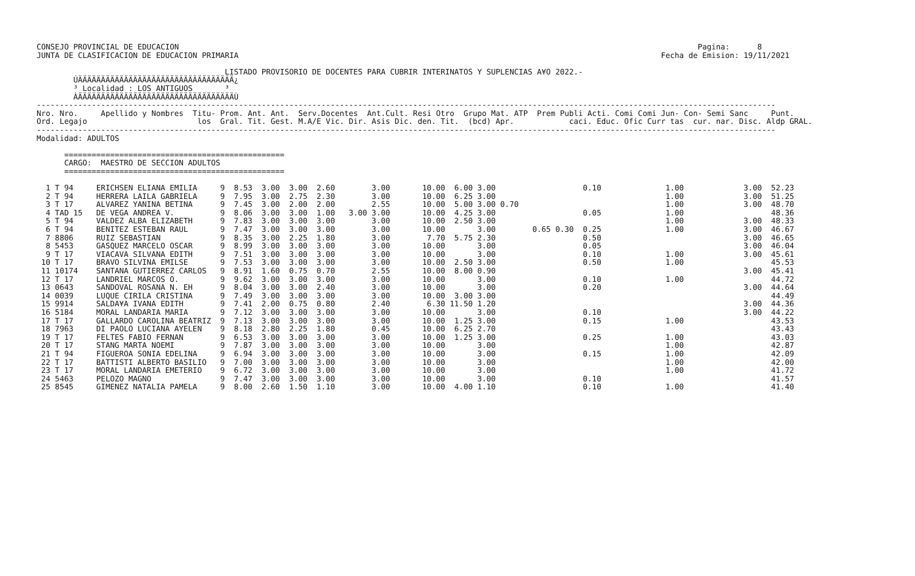CONSEJO PROVINCIAL DE EDUCACION                                                                                                                 Pagina:      8
JUNTA DE CLASIFICACION DE EDUCACION PRIMARIA                                                                                            Fecha de Emision: 19/11/2021

                                         LISTADO PROVISORIO DE DOCENTES PARA CUBRIR INTERINATOS Y SUPLENCIAS A¥O 2022.-
        ÚÄÄÄÄÄÄÄÄÄÄÄÄÄÄÄÄÄÄÄÄÄÄÄÄÄÄÄÄÄÄÄÄÄÄ¿
        ³ Localidad : LOS ANTIGUOS       ³
        ÀÄÄÄÄÄÄÄÄÄÄÄÄÄÄÄÄÄÄÄÄÄÄÄÄÄÄÄÄÄÄÄÄÄÄÙ
-----------------------------------------------------------------------------------------------------------------------------------------------------------------
Nro. Nro.     Apellido y Nombres  Titu- Prom. Ant. Ant.  Serv.Docentes  Ant.Cult. Resi Otro  Grupo Mat. ATP  Prem Publi Acti. Comi Comi Jun- Con- Semi Sanc     Punt.
Ord. Legajo                        los  Gral. Tit. Gest. M.A/E Vic. Dir. Asis Dic. den. Tit.  (bcd) Apr.            caci. Educ. Ofic Curr tas  cur. nar. Disc. Aldp GRAL.
-----------------------------------------------------------------------------------------------------------------------------------------------------------------
Modalidad: ADULTOS

      ================================================
      CARGO:  MAESTRO DE SECCION ADULTOS
      ================================================

  1 T 94     ERICHSEN ELIANA EMILIA     9  8.53  3.00  3.00  2.60        3.00       10.00  6.00 3.00                   0.10              1.00             3.00  52.23
  2 T 94     HERRERA LAILA GABRIELA     9  7.95  3.00  2.75  2.30        3.00       10.00  6.25 3.00                                     1.00             3.00  51.25
  3 T 17     ALVAREZ YANINA BETINA      9  7.45  3.00  2.00  2.00        2.55       10.00  5.00 3.00 0.70                                1.00             3.00  48.70
  4 TAD 15   DE VEGA ANDREA V.          9  8.06  3.00  3.00  1.00   3.00 3.00       10.00  4.25 3.00                   0.05              1.00                   48.36
  5 T 94     VALDEZ ALBA ELIZABETH      9  7.83  3.00  3.00  3.00        3.00       10.00  2.50 3.00                                     1.00             3.00  48.33
  6 T 94     BENITEZ ESTEBAN RAUL       9  7.47  3.00  3.00  3.00        3.00       10.00       3.00        0.65 0.30  0.25              1.00             3.00  46.67
  7 8806     RUIZ SEBASTIAN             9  8.35  3.00  2.25  1.80        3.00        7.70  5.75 2.30                   0.50                               3.00  46.65
  8 5453     GASQUEZ MARCELO OSCAR      9  8.99  3.00  3.00  3.00        3.00       10.00       3.00                   0.05                               3.00  46.04
  9 T 17     VIACAVA SILVANA EDITH      9  7.51  3.00  3.00  3.00        3.00       10.00       3.00                   0.10              1.00             3.00  45.61
 10 T 17     BRAVO SILVINA EMILSE       9  7.53  3.00  3.00  3.00        3.00       10.00  2.50 3.00                   0.50              1.00                   45.53
 11 10174    SANTANA GUTIERREZ CARLOS   9  8.91  1.60  0.75  0.70        2.55       10.00  8.00 0.90                                                      3.00  45.41
 12 T 17     LANDRIEL MARCOS O.         9  9.62  3.00  3.00  3.00        3.00       10.00       3.00                   0.10              1.00                   44.72
 13 0643     SANDOVAL ROSANA N. EH      9  8.04  3.00  3.00  2.40        3.00       10.00       3.00                   0.20                               3.00  44.64
 14 0039     LUQUE CIRILA CRISTINA      9  7.49  3.00  3.00  3.00        3.00       10.00  3.00 3.00                                                            44.49
 15 9914     SALDA¥A IVANA EDITH        9  7.41  2.00  0.75  0.80        2.40        6.30 11.50 1.20                                                      3.00  44.36
 16 5184     MORAL LANDARIA MARIA       9  7.12  3.00  3.00  3.00        3.00       10.00       3.00                   0.10                               3.00  44.22
 17 T 17     GALLARDO CAROLINA BEATRIZ  9  7.13  3.00  3.00  3.00        3.00       10.00  1.25 3.00                   0.15              1.00                   43.53
 18 7963     DI PAOLO LUCIANA AYELEN    9  8.18  2.80  2.25  1.80        0.45       10.00  6.25 2.70                                                            43.43
 19 T 17     FELTES FABIO FERNAN        9  6.53  3.00  3.00  3.00        3.00       10.00  1.25 3.00                   0.25              1.00                   43.03
 20 T 17     STANG MARTA NOEMI          9  7.87  3.00  3.00  3.00        3.00       10.00       3.00                                     1.00                   42.87
 21 T 94     FIGUEROA SONIA EDELINA     9  6.94  3.00  3.00  3.00        3.00       10.00       3.00                   0.15              1.00                   42.09
 22 T 17     BATTISTI ALBERTO BASILIO   9  7.00  3.00  3.00  3.00        3.00       10.00       3.00                                     1.00                   42.00
 23 T 17     MORAL LANDARIA EMETERIO    9  6.72  3.00  3.00  3.00        3.00       10.00       3.00                                     1.00                   41.72
 24 5463     PELOZO MAGNO               9  7.47  3.00  3.00  3.00        3.00       10.00       3.00                   0.10                                     41.57
 25 8545     GIMENEZ NATALIA PAMELA     9  8.00  2.60  1.50  1.10        3.00       10.00  4.00 1.10                   0.10              1.00                   41.40